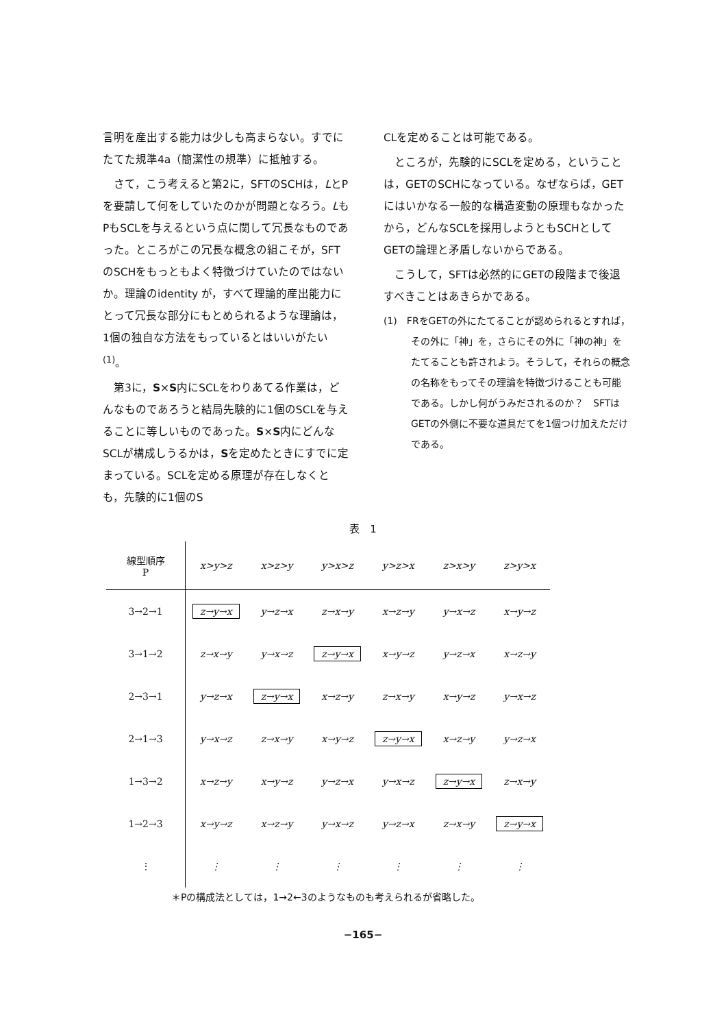言明を産出する能力は少しも高まらない。すでにたてた規準4a（簡潔性の規準）に抵触する。
　さて，こう考えると第2に，SFTのSCHは，LとPを要請して何をしていたのかが問題となろう。LもPもSCLを与えるという点に関して冗長なものであった。ところがこの冗長な概念の組こそが，SFTのSCHをもっともよく特徴づけていたのではないか。理論のidentity が，すべて理論的産出能力にとって冗長な部分にもとめられるような理論は，1個の独自な方法をもっているとはいいがたい<sup>(1)</sup>。
　第3に，S×S内にSCLをわりあてる作業は，どんなものであろうと結局先験的に1個のSCLを与えることに等しいものであった。S×S内にどんなSCLが構成しうるかは，Sを定めたときにすでに定まっている。SCLを定める原理が存在しなくとも，先験的に1個のS
CLを定めることは可能である。
　ところが，先験的にSCLを定める，ということは，GETのSCHになっている。なぜならば，GETにはいかなる一般的な構造変動の原理もなかったから，どんなSCLを採用しようともSCHとしてGETの論理と矛盾しないからである。
　こうして，SFTは必然的にGETの段階まで後退すべきことはあきらかである。
(1)　FRをGETの外にたてることが認められるとすれば，その外に「神」を，さらにその外に「神の神」をたてることも許されよう。そうして，それらの概念の名称をもってその理論を特徴づけることも可能である。しかし何がうみだされるのか？　SFTはGETの外側に不要な道具だてを1個つけ加えただけである。
表　1
| 線型順序 P | x>y>z | x>z>y | y>x>z | y>z>x | z>x>y | z>y>x |
| --- | --- | --- | --- | --- | --- | --- |
| 3→2→1 | z→y→x | y→z→x | z→x→y | x→z→y | y→x→z | x→y→z |
| 3→1→2 | z→x→y | y→x→z | z→y→x | x→y→z | y→z→x | x→z→y |
| 2→3→1 | y→z→x | z→y→x | x→z→y | z→x→y | x→y→z | y→x→z |
| 2→1→3 | y→x→z | z→x→y | x→y→z | z→y→x | x→z→y | y→z→x |
| 1→3→2 | x→z→y | x→y→z | y→z→x | y→x→z | z→y→x | z→x→y |
| 1→2→3 | x→y→z | x→z→y | y→x→z | y→z→x | z→x→y | z→y→x |
| ⋮ | ⋮ | ⋮ | ⋮ | ⋮ | ⋮ | ⋮ |
＊Pの構成法としては，1→2←3のようなものも考えられるが省略した。
−165−